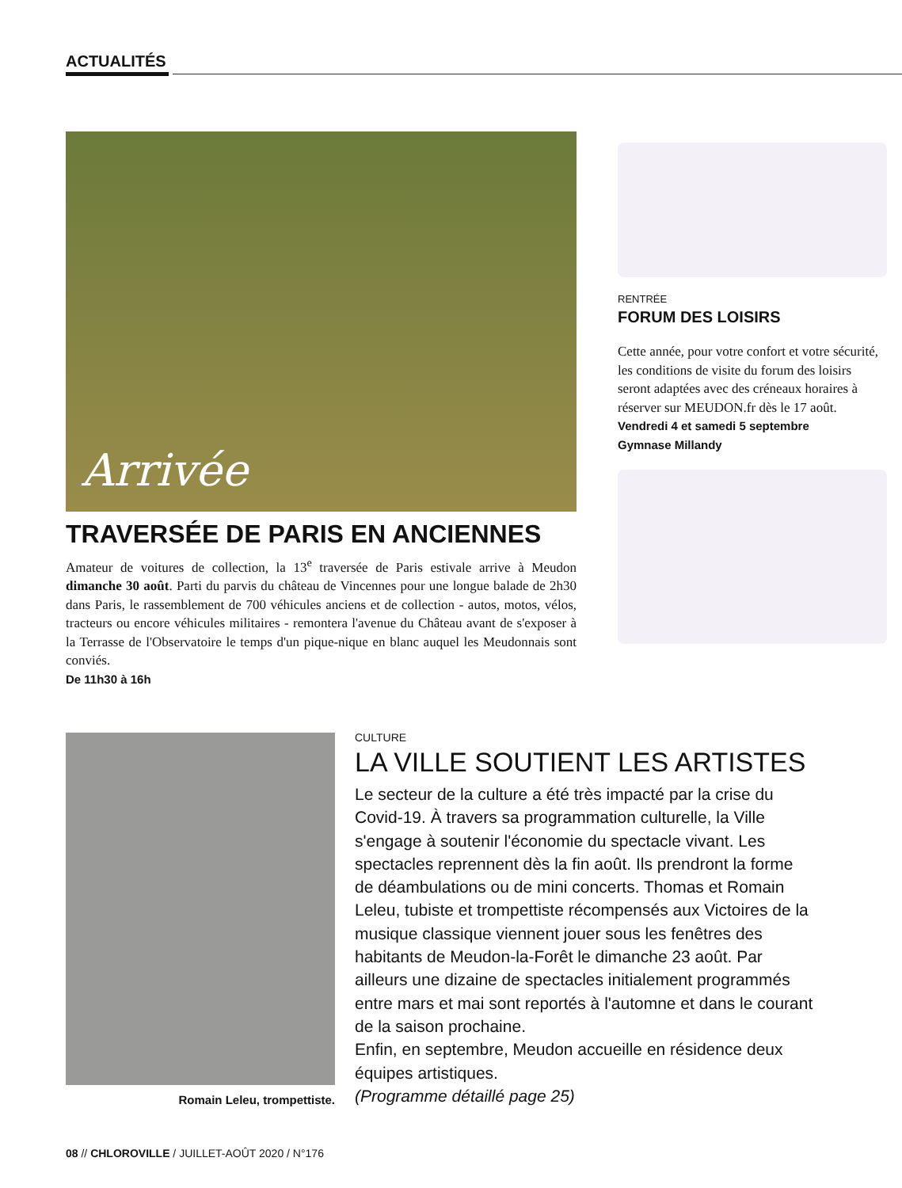ACTUALITÉS
Arrivée
TRAVERSÉE DE PARIS EN ANCIENNES
Amateur de voitures de collection, la 13<sup>e</sup> traversée de Paris estivale arrive à Meudon dimanche 30 août. Parti du parvis du château de Vincennes pour une longue balade de 2h30 dans Paris, le rassemblement de 700 véhicules anciens et de collection - autos, motos, vélos, tracteurs ou encore véhicules militaires - remontera l'avenue du Château avant de s'exposer à la Terrasse de l'Observatoire le temps d'un pique-nique en blanc auquel les Meudonnais sont conviés.
De 11h30 à 16h
RENTRÉE
FORUM DES LOISIRS
Cette année, pour votre confort et votre sécurité, les conditions de visite du forum des loisirs seront adaptées avec des créneaux horaires à réserver sur MEUDON.fr dès le 17 août.
Vendredi 4 et samedi 5 septembre
Gymnase Millandy
Romain Leleu, trompettiste.
CULTURE
LA VILLE SOUTIENT LES ARTISTES
Le secteur de la culture a été très impacté par la crise du Covid-19. À travers sa programmation culturelle, la Ville s'engage à soutenir l'économie du spectacle vivant. Les spectacles reprennent dès la fin août. Ils prendront la forme de déambulations ou de mini concerts. Thomas et Romain Leleu, tubiste et trompettiste récompensés aux Victoires de la musique classique viennent jouer sous les fenêtres des habitants de Meudon-la-Forêt le dimanche 23 août. Par ailleurs une dizaine de spectacles initialement programmés entre mars et mai sont reportés à l'automne et dans le courant de la saison prochaine.
Enfin, en septembre, Meudon accueille en résidence deux équipes artistiques.
(Programme détaillé page 25)
08 // CHLOROVILLE / JUILLET-AOÛT 2020 / N°176